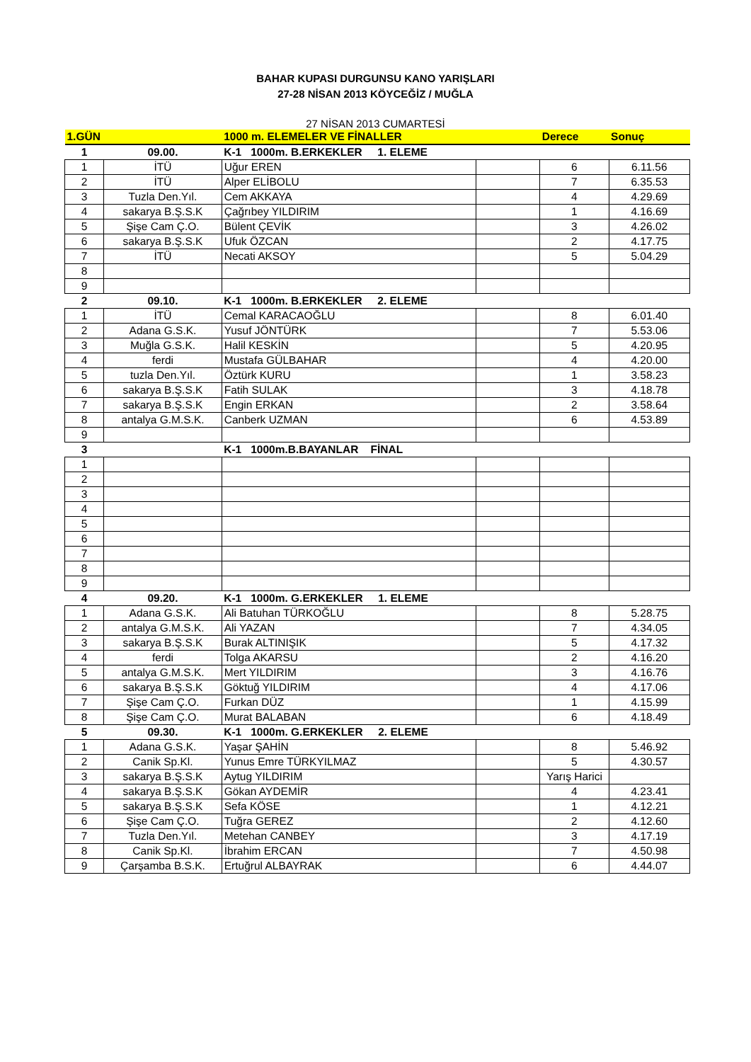BAHAR KUPASI DURGUNSU KANO YARIŞLARI
27-28 NİSAN 2013 KÖYCEĞİZ / MUĞLA
27 NİSAN 2013 CUMARTESİ
| 1.GÜN | | 1000 m. ELEMELER VE FİNALLER | | Derece | Sonuç |
| --- | --- | --- | --- | --- | --- |
| 1 | 09.00. | K-1 1000m. B.ERKEKLER 1. ELEME | | | |
| 1 | İTÜ | Uğur EREN | | 6 | 6.11.56 |
| 2 | İTÜ | Alper ELİBOLU | | 7 | 6.35.53 |
| 3 | Tuzla Den.Yıl. | Cem AKKAYA | | 4 | 4.29.69 |
| 4 | sakarya B.Ş.S.K | Çağrıbey YILDIRIM | | 1 | 4.16.69 |
| 5 | Şişe Cam Ç.O. | Bülent ÇEVİK | | 3 | 4.26.02 |
| 6 | sakarya B.Ş.S.K | Ufuk ÖZCAN | | 2 | 4.17.75 |
| 7 | İTÜ | Necati AKSOY | | 5 | 5.04.29 |
| 8 | | | | | |
| 9 | | | | | |
| 2 | 09.10. | K-1 1000m. B.ERKEKLER 2. ELEME | | | |
| 1 | İTÜ | Cemal KARACAOĞLU | | 8 | 6.01.40 |
| 2 | Adana G.S.K. | Yusuf JÖNTÜRK | | 7 | 5.53.06 |
| 3 | Muğla G.S.K. | Halil KESKİN | | 5 | 4.20.95 |
| 4 | ferdi | Mustafa GÜLBAHAR | | 4 | 4.20.00 |
| 5 | tuzla Den.Yıl. | Öztürk KURU | | 1 | 3.58.23 |
| 6 | sakarya B.Ş.S.K | Fatih SULAK | | 3 | 4.18.78 |
| 7 | sakarya B.Ş.S.K | Engin ERKAN | | 2 | 3.58.64 |
| 8 | antalya G.M.S.K. | Canberk UZMAN | | 6 | 4.53.89 |
| 9 | | | | | |
| 3 | | K-1 1000m.B.BAYANLAR FİNAL | | | |
| 1 | | | | | |
| 2 | | | | | |
| 3 | | | | | |
| 4 | | | | | |
| 5 | | | | | |
| 6 | | | | | |
| 7 | | | | | |
| 8 | | | | | |
| 9 | | | | | |
| 4 | 09.20. | K-1 1000m. G.ERKEKLER 1. ELEME | | | |
| 1 | Adana G.S.K. | Ali Batuhan TÜRKOĞLU | | 8 | 5.28.75 |
| 2 | antalya G.M.S.K. | Ali YAZAN | | 7 | 4.34.05 |
| 3 | sakarya B.Ş.S.K | Burak ALTINIŞIK | | 5 | 4.17.32 |
| 4 | ferdi | Tolga AKARSU | | 2 | 4.16.20 |
| 5 | antalya G.M.S.K. | Mert YILDIRIM | | 3 | 4.16.76 |
| 6 | sakarya B.Ş.S.K | Göktuğ YILDIRIM | | 4 | 4.17.06 |
| 7 | Şişe Cam Ç.O. | Furkan DÜZ | | 1 | 4.15.99 |
| 8 | Şişe Cam Ç.O. | Murat BALABAN | | 6 | 4.18.49 |
| 5 | 09.30. | K-1 1000m. G.ERKEKLER 2. ELEME | | | |
| 1 | Adana G.S.K. | Yaşar ŞAHİN | | 8 | 5.46.92 |
| 2 | Canik Sp.Kl. | Yunus Emre TÜRKYILMAZ | | 5 | 4.30.57 |
| 3 | sakarya B.Ş.S.K | Aytug YILDIRIM | | Yarış Harici | |
| 4 | sakarya B.Ş.S.K | Gökan AYDEMİR | | 4 | 4.23.41 |
| 5 | sakarya B.Ş.S.K | Sefa KÖSE | | 1 | 4.12.21 |
| 6 | Şişe Cam Ç.O. | Tuğra GEREZ | | 2 | 4.12.60 |
| 7 | Tuzla Den.Yıl. | Metehan CANBEY | | 3 | 4.17.19 |
| 8 | Canik Sp.Kl. | İbrahim ERCAN | | 7 | 4.50.98 |
| 9 | Çarşamba B.S.K. | Ertuğrul ALBAYRAK | | 6 | 4.44.07 |